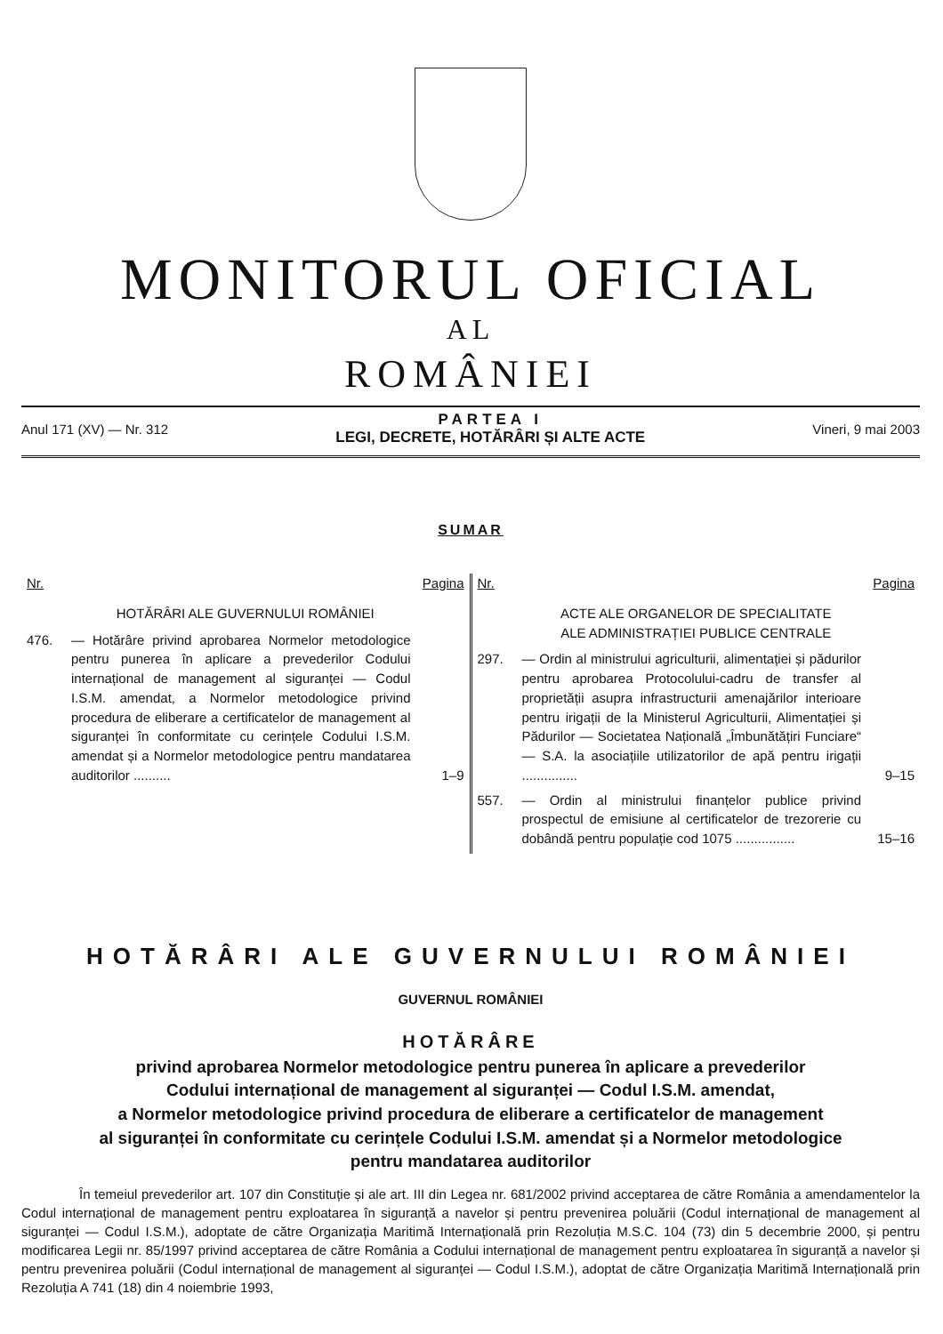MONITORUL OFICIAL
AL
ROMÂNIEI
Anul 171 (XV) — Nr. 312
PARTEA I
LEGI, DECRETE, HOTĂRÂRI ȘI ALTE ACTE
Vineri, 9 mai 2003
SUMAR
Nr. Pagina
HOTĂRÂRI ALE GUVERNULUI ROMÂNIEI
476. — Hotărâre privind aprobarea Normelor metodologice pentru punerea în aplicare a prevederilor Codului internațional de management al siguranței — Codul I.S.M. amendat, a Normelor metodologice privind procedura de eliberare a certificatelor de management al siguranței în conformitate cu cerințele Codului I.S.M. amendat și a Normelor metodologice pentru mandatarea auditorilor .......... 1–9
Nr. Pagina
ACTE ALE ORGANELOR DE SPECIALITATE
ALE ADMINISTRAȚIEI PUBLICE CENTRALE
297. — Ordin al ministrului agriculturii, alimentației și pădurilor pentru aprobarea Protocolului-cadru de transfer al proprietății asupra infrastructurii amenajărilor interioare pentru irigații de la Ministerul Agriculturii, Alimentației și Pădurilor — Societatea Națională „Îmbunătățiri Funciare“ — S.A. la asociațiile utilizatorilor de apă pentru irigații ............... 9–15
557. — Ordin al ministrului finanțelor publice privind prospectul de emisiune al certificatelor de trezorerie cu dobândă pentru populație cod 1075 ................ 15–16
HOTĂRÂRI ALE GUVERNULUI ROMÂNIEI
GUVERNUL ROMÂNIEI
HOTĂRÂRE
privind aprobarea Normelor metodologice pentru punerea în aplicare a prevederilor
Codului internațional de management al siguranței — Codul I.S.M. amendat,
a Normelor metodologice privind procedura de eliberare a certificatelor de management
al siguranței în conformitate cu cerințele Codului I.S.M. amendat și a Normelor metodologice
pentru mandatarea auditorilor
În temeiul prevederilor art. 107 din Constituție și ale art. III din Legea nr. 681/2002 privind acceptarea de către România a amendamentelor la Codul internațional de management pentru exploatarea în siguranță a navelor și pentru prevenirea poluării (Codul internațional de management al siguranței — Codul I.S.M.), adoptate de către Organizația Maritimă Internațională prin Rezoluția M.S.C. 104 (73) din 5 decembrie 2000, și pentru modificarea Legii nr. 85/1997 privind acceptarea de către România a Codului internațional de management pentru exploatarea în siguranță a navelor și pentru prevenirea poluării (Codul internațional de management al siguranței — Codul I.S.M.), adoptat de către Organizația Maritimă Internațională prin Rezoluția A 741 (18) din 4 noiembrie 1993,